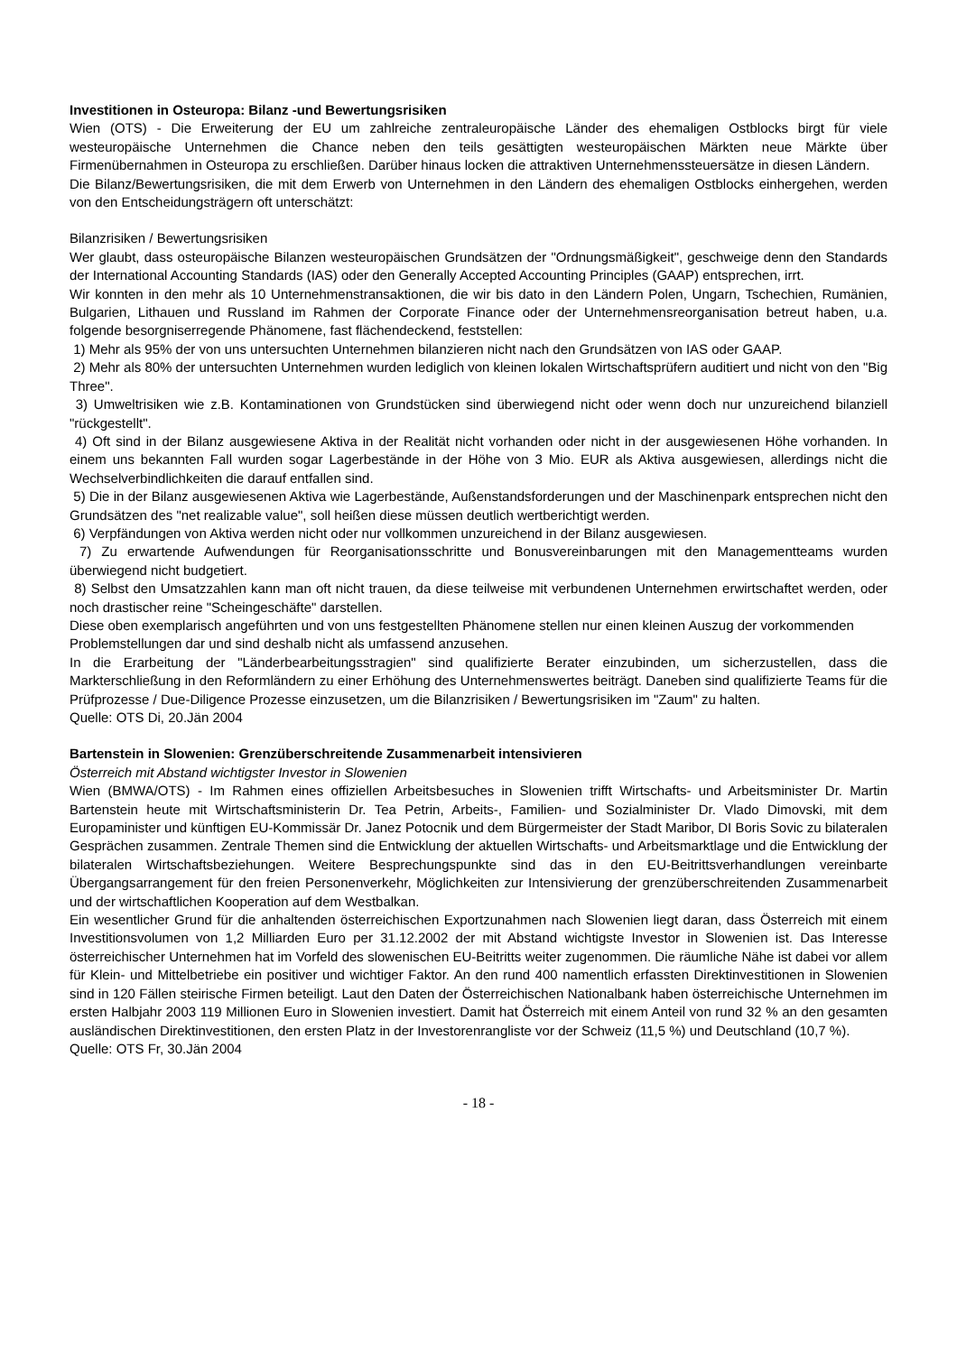Investitionen in Osteuropa: Bilanz -und Bewertungsrisiken
Wien (OTS) - Die Erweiterung der EU um zahlreiche zentraleuropäische Länder des ehemaligen Ostblocks birgt für viele westeuropäische Unternehmen die Chance neben den teils gesättigten westeuropäischen Märkten neue Märkte über Firmenübernahmen in Osteuropa zu erschließen. Darüber hinaus locken die attraktiven Unternehmenssteuersätze in diesen Ländern.
Die Bilanz/Bewertungsrisiken, die mit dem Erwerb von Unternehmen in den Ländern des ehemaligen Ostblocks einhergehen, werden von den Entscheidungsträgern oft unterschätzt:
Bilanzrisiken / Bewertungsrisiken
Wer glaubt, dass osteuropäische Bilanzen westeuropäischen Grundsätzen der "Ordnungsmäßigkeit", geschweige denn den Standards der International Accounting Standards (IAS) oder den Generally Accepted Accounting Principles (GAAP) entsprechen, irrt.
Wir konnten in den mehr als 10 Unternehmenstransaktionen, die wir bis dato in den Ländern Polen, Ungarn, Tschechien, Rumänien, Bulgarien, Lithauen und Russland im Rahmen der Corporate Finance oder der Unternehmensreorganisation betreut haben, u.a. folgende besorgniserregende Phänomene, fast flächendeckend, feststellen:
1) Mehr als 95% der von uns untersuchten Unternehmen bilanzieren nicht nach den Grundsätzen von IAS oder GAAP.
2) Mehr als 80% der untersuchten Unternehmen wurden lediglich von kleinen lokalen Wirtschaftsprüfern auditiert und nicht von den "Big Three".
3) Umweltrisiken wie z.B. Kontaminationen von Grundstücken sind überwiegend nicht oder wenn doch nur unzureichend bilanziell "rückgestellt".
4) Oft sind in der Bilanz ausgewiesene Aktiva in der Realität nicht vorhanden oder nicht in der ausgewiesenen Höhe vorhanden. In einem uns bekannten Fall wurden sogar Lagerbestände in der Höhe von 3 Mio. EUR als Aktiva ausgewiesen, allerdings nicht die Wechselverbindlichkeiten die darauf entfallen sind.
5) Die in der Bilanz ausgewiesenen Aktiva wie Lagerbestände, Außenstandsforderungen und der Maschinenpark entsprechen nicht den Grundsätzen des "net realizable value", soll heißen diese müssen deutlich wertberichtigt werden.
6) Verpfändungen von Aktiva werden nicht oder nur vollkommen unzureichend in der Bilanz ausgewiesen.
7) Zu erwartende Aufwendungen für Reorganisationsschritte und Bonusvereinbarungen mit den Managementteams wurden überwiegend nicht budgetiert.
8) Selbst den Umsatzzahlen kann man oft nicht trauen, da diese teilweise mit verbundenen Unternehmen erwirtschaftet werden, oder noch drastischer reine "Scheingeschäfte" darstellen.
Diese oben exemplarisch angeführten und von uns festgestellten Phänomene stellen nur einen kleinen Auszug der vorkommenden
Problemstellungen dar und sind deshalb nicht als umfassend anzusehen.
In die Erarbeitung der "Länderbearbeitungsstragien" sind qualifizierte Berater einzubinden, um sicherzustellen, dass die Markterschließung in den Reformländern zu einer Erhöhung des Unternehmenswertes beiträgt. Daneben sind qualifizierte Teams für die Prüfprozesse / Due-Diligence Prozesse einzusetzen, um die Bilanzrisiken / Bewertungsrisiken im "Zaum" zu halten.
Quelle: OTS Di, 20.Jän 2004
Bartenstein in Slowenien: Grenzüberschreitende Zusammenarbeit intensivieren
Österreich mit Abstand wichtigster Investor in Slowenien
Wien (BMWA/OTS) - Im Rahmen eines offiziellen Arbeitsbesuches in Slowenien trifft Wirtschafts- und Arbeitsminister Dr. Martin Bartenstein heute mit Wirtschaftsministerin Dr. Tea Petrin, Arbeits-, Familien- und Sozialminister Dr. Vlado Dimovski, mit dem Europaminister und künftigen EU-Kommissär Dr. Janez Potocnik und dem Bürgermeister der Stadt Maribor, DI Boris Sovic zu bilateralen Gesprächen zusammen. Zentrale Themen sind die Entwicklung der aktuellen Wirtschafts- und Arbeitsmarktlage und die Entwicklung der bilateralen Wirtschaftsbeziehungen. Weitere Besprechungspunkte sind das in den EU-Beitrittsverhandlungen vereinbarte Übergangsarrangement für den freien Personenverkehr, Möglichkeiten zur Intensivierung der grenzüberschreitenden Zusammenarbeit und der wirtschaftlichen Kooperation auf dem Westbalkan.
Ein wesentlicher Grund für die anhaltenden österreichischen Exportzunahmen nach Slowenien liegt daran, dass Österreich mit einem Investitionsvolumen von 1,2 Milliarden Euro per 31.12.2002 der mit Abstand wichtigste Investor in Slowenien ist. Das Interesse österreichischer Unternehmen hat im Vorfeld des slowenischen EU-Beitritts weiter zugenommen. Die räumliche Nähe ist dabei vor allem für Klein- und Mittelbetriebe ein positiver und wichtiger Faktor. An den rund 400 namentlich erfassten Direktinvestitionen in Slowenien sind in 120 Fällen steirische Firmen beteiligt. Laut den Daten der Österreichischen Nationalbank haben österreichische Unternehmen im ersten Halbjahr 2003 119 Millionen Euro in Slowenien investiert. Damit hat Österreich mit einem Anteil von rund 32 % an den gesamten ausländischen Direktinvestitionen, den ersten Platz in der Investorenrangliste vor der Schweiz (11,5 %) und Deutschland (10,7 %).
Quelle: OTS Fr, 30.Jän 2004
- 18 -